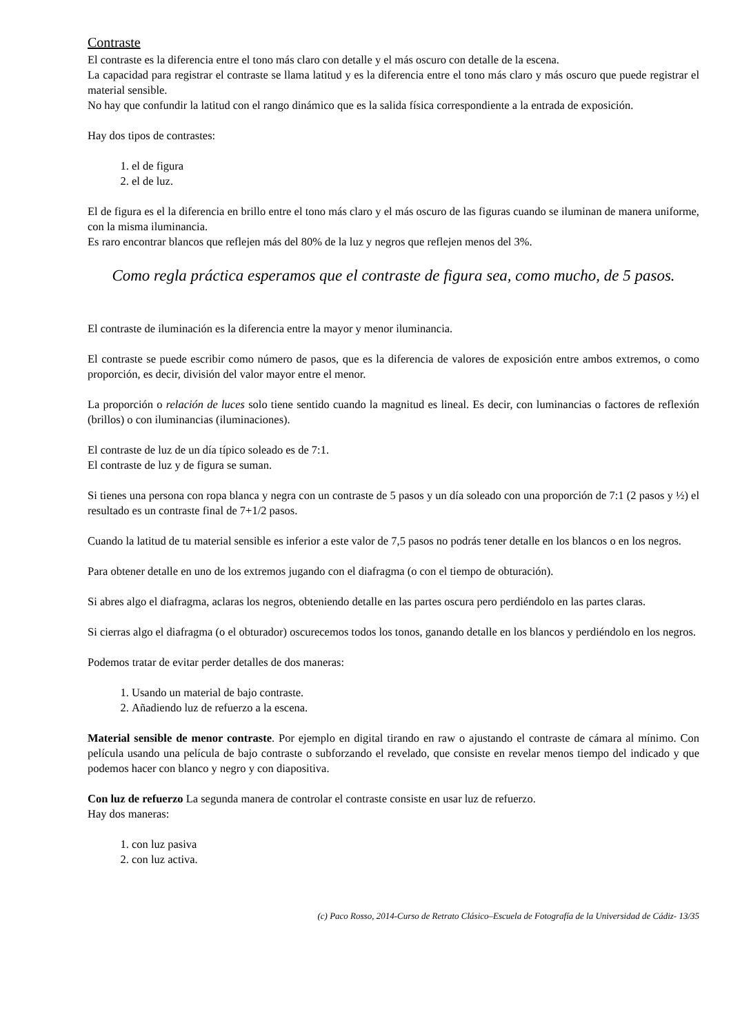Contraste
El contraste es la diferencia entre el tono más claro con detalle y el más oscuro con detalle de la escena.
La capacidad para registrar el contraste se llama latitud y es la diferencia entre el tono más claro y más oscuro que puede registrar el material sensible.
No hay que confundir la latitud con el rango dinámico que es la salida física correspondiente a la entrada de exposición.
Hay dos tipos de contrastes:
1. el de figura
2. el de luz.
El de figura es el la diferencia en brillo entre el tono más claro y el más oscuro de las figuras cuando se iluminan de manera uniforme, con la misma iluminancia.
Es raro encontrar blancos que reflejen más del 80% de la luz y negros que reflejen menos del 3%.
Como regla práctica esperamos que el contraste de figura sea, como mucho, de 5 pasos.
El contraste de iluminación es la diferencia entre la mayor y menor iluminancia.
El contraste se puede escribir como número de pasos, que es la diferencia de valores de exposición entre ambos extremos, o como proporción, es decir, división del valor mayor entre el menor.
La proporción o relación de luces solo tiene sentido cuando la magnitud es lineal. Es decir, con luminancias o factores de reflexión (brillos) o con iluminancias (iluminaciones).
El contraste de luz de un día típico soleado es de 7:1.
El contraste de luz y de figura se suman.
Si tienes una persona con ropa blanca y negra con un contraste de 5 pasos y un día soleado con una proporción de 7:1 (2 pasos y ½) el resultado es un contraste final de 7+1/2 pasos.
Cuando la latitud de tu material sensible es inferior a este valor de 7,5 pasos no podrás tener detalle en los blancos o en los negros.
Para obtener detalle en uno de los extremos jugando con el diafragma (o con el tiempo de obturación).
Si abres algo el diafragma, aclaras los negros, obteniendo detalle en las partes oscura pero perdiéndolo en las partes claras.
Si cierras algo el diafragma (o el obturador) oscurecemos todos los tonos, ganando detalle en los blancos y perdiéndolo en los negros.
Podemos tratar de evitar perder detalles de dos maneras:
1. Usando un material de bajo contraste.
2. Añadiendo luz de refuerzo a la escena.
Material sensible de menor contraste. Por ejemplo en digital tirando en raw o ajustando el contraste de cámara al mínimo. Con película usando una película de bajo contraste o subforzando el revelado, que consiste en revelar menos tiempo del indicado y que podemos hacer con blanco y negro y con diapositiva.
Con luz de refuerzo La segunda manera de controlar el contraste consiste en usar luz de refuerzo.
Hay dos maneras:
1. con luz pasiva
2. con luz activa.
(c) Paco Rosso, 2014-Curso de Retrato Clásico–Escuela de Fotografía de la Universidad de Cádiz- 13/35